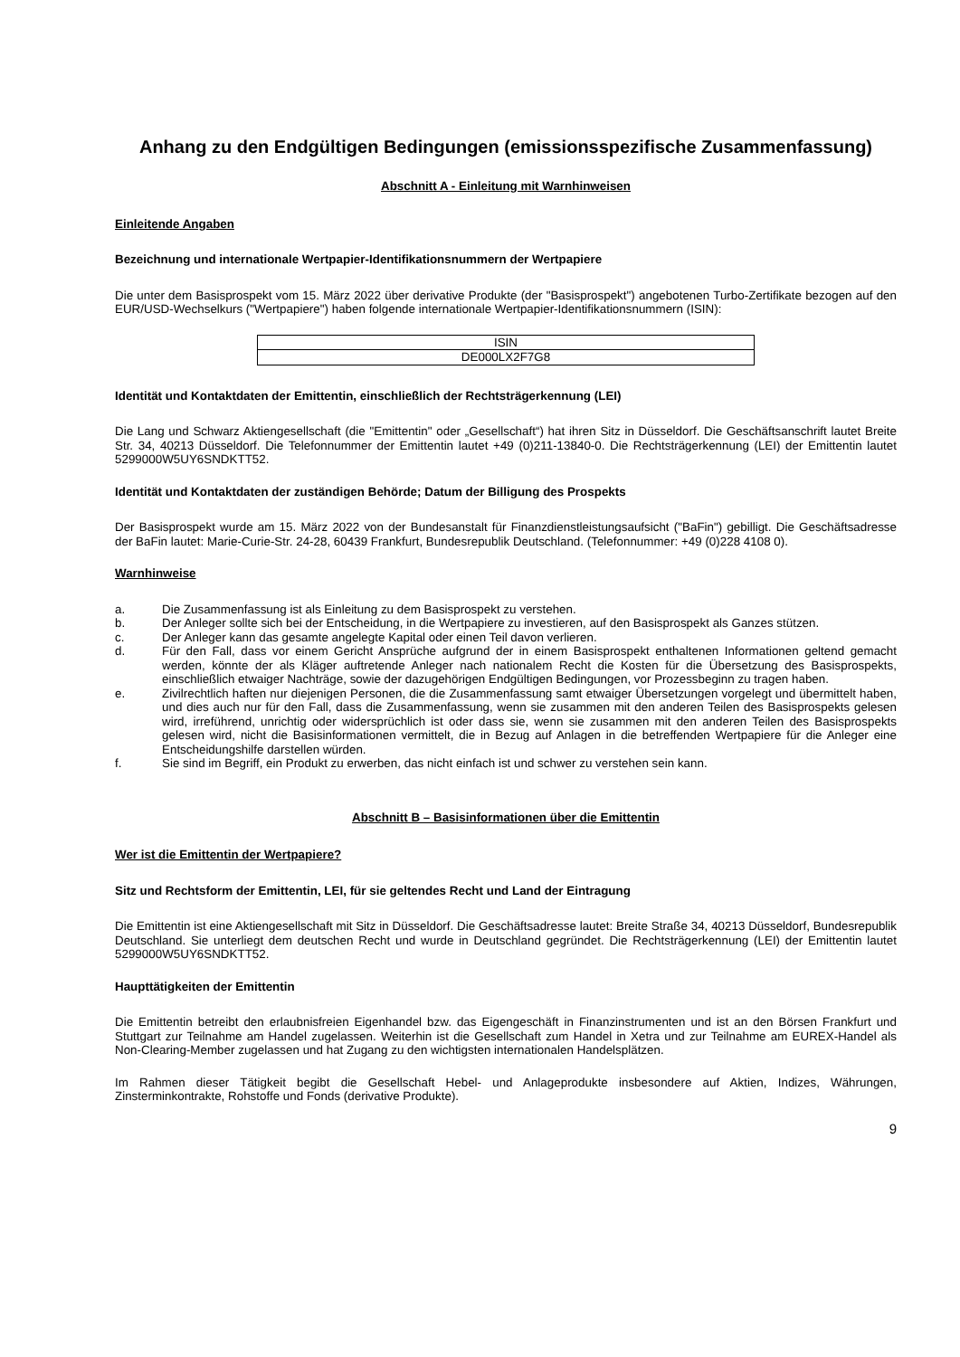Anhang zu den Endgültigen Bedingungen (emissionsspezifische Zusammenfassung)
Abschnitt A - Einleitung mit Warnhinweisen
Einleitende Angaben
Bezeichnung und internationale Wertpapier-Identifikationsnummern der Wertpapiere
Die unter dem Basisprospekt vom 15. März 2022 über derivative Produkte (der "Basisprospekt") angebotenen Turbo-Zertifikate bezogen auf den EUR/USD-Wechselkurs ("Wertpapiere") haben folgende internationale Wertpapier-Identifikationsnummern (ISIN):
| ISIN |
| DE000LX2F7G8 |
Identität und Kontaktdaten der Emittentin, einschließlich der Rechtsträgerkennung (LEI)
Die Lang und Schwarz Aktiengesellschaft (die "Emittentin" oder „Gesellschaft“) hat ihren Sitz in Düsseldorf. Die Geschäftsanschrift lautet Breite Str. 34, 40213 Düsseldorf. Die Telefonnummer der Emittentin lautet +49 (0)211-13840-0. Die Rechtsträgerkennung (LEI) der Emittentin lautet 5299000W5UY6SNDKTT52.
Identität und Kontaktdaten der zuständigen Behörde; Datum der Billigung des Prospekts
Der Basisprospekt wurde am 15. März 2022 von der Bundesanstalt für Finanzdienstleistungsaufsicht ("BaFin") gebilligt. Die Geschäftsadresse der BaFin lautet: Marie-Curie-Str. 24-28, 60439 Frankfurt, Bundesrepublik Deutschland. (Telefonnummer: +49 (0)228 4108 0).
Warnhinweise
a. Die Zusammenfassung ist als Einleitung zu dem Basisprospekt zu verstehen.
b. Der Anleger sollte sich bei der Entscheidung, in die Wertpapiere zu investieren, auf den Basisprospekt als Ganzes stützen.
c. Der Anleger kann das gesamte angelegte Kapital oder einen Teil davon verlieren.
d. Für den Fall, dass vor einem Gericht Ansprüche aufgrund der in einem Basisprospekt enthaltenen Informationen geltend gemacht werden, könnte der als Kläger auftretende Anleger nach nationalem Recht die Kosten für die Übersetzung des Basisprospekts, einschließlich etwaiger Nachträge, sowie der dazugehörigen Endgültigen Bedingungen, vor Prozessbeginn zu tragen haben.
e. Zivilrechtlich haften nur diejenigen Personen, die die Zusammenfassung samt etwaiger Übersetzungen vorgelegt und übermittelt haben, und dies auch nur für den Fall, dass die Zusammenfassung, wenn sie zusammen mit den anderen Teilen des Basisprospekts gelesen wird, irreführend, unrichtig oder widersprüchlich ist oder dass sie, wenn sie zusammen mit den anderen Teilen des Basisprospekts gelesen wird, nicht die Basisinformationen vermittelt, die in Bezug auf Anlagen in die betreffenden Wertpapiere für die Anleger eine Entscheidungshilfe darstellen würden.
f. Sie sind im Begriff, ein Produkt zu erwerben, das nicht einfach ist und schwer zu verstehen sein kann.
Abschnitt B – Basisinformationen über die Emittentin
Wer ist die Emittentin der Wertpapiere?
Sitz und Rechtsform der Emittentin, LEI, für sie geltendes Recht und Land der Eintragung
Die Emittentin ist eine Aktiengesellschaft mit Sitz in Düsseldorf. Die Geschäftsadresse lautet: Breite Straße 34, 40213 Düsseldorf, Bundesrepublik Deutschland. Sie unterliegt dem deutschen Recht und wurde in Deutschland gegründet. Die Rechtsträgerkennung (LEI) der Emittentin lautet 5299000W5UY6SNDKTT52.
Haupttätigkeiten der Emittentin
Die Emittentin betreibt den erlaubnisfreien Eigenhandel bzw. das Eigengeschäft in Finanzinstrumenten und ist an den Börsen Frankfurt und Stuttgart zur Teilnahme am Handel zugelassen. Weiterhin ist die Gesellschaft zum Handel in Xetra und zur Teilnahme am EUREX-Handel als Non-Clearing-Member zugelassen und hat Zugang zu den wichtigsten internationalen Handelsplätzen.
Im Rahmen dieser Tätigkeit begibt die Gesellschaft Hebel- und Anlageprodukte insbesondere auf Aktien, Indizes, Währungen, Zinsterminkontrakte, Rohstoffe und Fonds (derivative Produkte).
9